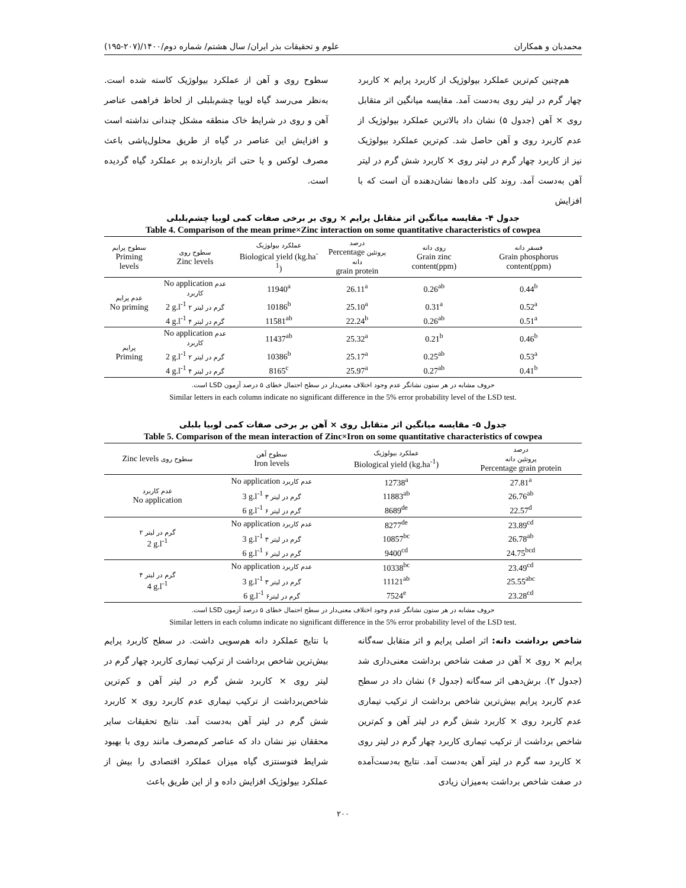محمدیان و همکاران علوم و تحقیقات بذر ایران/ سال هشتم/ شماره دوم/۱۴۰۰/(۲۰۷-۱۹۵)
هم‌چنین کم‌ترین عملکرد بیولوژیک از کاربرد پرایم × کاربرد چهار گرم در لیتر روی به‌دست آمد. مقایسه میانگین اثر متقابل روی × آهن (جدول ۵) نشان داد بالاترین عملکرد بیولوژیک از عدم کاربرد روی و آهن حاصل شد. کم‌ترین عملکرد بیولوژیک نیز از کاربرد چهار گرم در لیتر روی × کاربرد شش گرم در لیتر آهن به‌دست آمد. روند کلی داده‌ها نشان‌دهنده آن است که با افزایش
سطوح روی و آهن از عملکرد بیولوژیک کاسته شده است. به‌نظر می‌رسد گیاه لوبیا چشم‌بلبلی از لحاظ فراهمی عناصر آهن و روی در شرایط خاک منطقه مشکل چندانی نداشته است و افزایش این عناصر در گیاه از طریق محلول‌پاشی باعث مصرف لوکس و یا حتی اثر بازدارنده بر عملکرد گیاه گردیده است.
جدول ۴- مقایسه میانگین اثر متقابل پرایم × روی بر برخی صفات کمی لوبیا چشم‌بلبلی
Table 4. Comparison of the mean prime×Zinc interaction on some quantitative characteristics of cowpea
| سطوح پرایم Priming levels | سطوح روی Zinc levels | عملکرد بیولوژیک Biological yield (kg.ha<sup>-1</sup>) | درصد Percentage پروتئین دانه grain protein | روی دانه Grain zinc content(ppm) | فسفر دانه Grain phosphorus content(ppm) |
| --- | --- | --- | --- | --- | --- |
| عدم پرایم No priming | No application عدم کاربرد | 11940<sup>a</sup> | 26.11<sup>a</sup> | 0.26<sup>ab</sup> | 0.44<sup>b</sup> |
| | 2 g.l<sup>-1</sup> ۲ گرم در لیتر | 10186<sup>b</sup> | 25.10<sup>a</sup> | 0.31<sup>a</sup> | 0.52<sup>a</sup> |
| | 4 g.l<sup>-1</sup> ۴ گرم در لیتر | 11581<sup>ab</sup> | 22.24<sup>b</sup> | 0.26<sup>ab</sup> | 0.51<sup>a</sup> |
| پرایم Priming | No application عدم کاربرد | 11437<sup>ab</sup> | 25.32<sup>a</sup> | 0.21<sup>b</sup> | 0.46<sup>b</sup> |
| | 2 g.l<sup>-1</sup> ۲ گرم در لیتر | 10386<sup>b</sup> | 25.17<sup>a</sup> | 0.25<sup>ab</sup> | 0.53<sup>a</sup> |
| | 4 g.l<sup>-1</sup> ۴ گرم در لیتر | 8165<sup>c</sup> | 25.97<sup>a</sup> | 0.27<sup>ab</sup> | 0.41<sup>b</sup> |
حروف مشابه در هر ستون نشانگر عدم وجود اختلاف معنی‌دار در سطح احتمال خطای ۵ درصد آزمون LSD است.
Similar letters in each column indicate no significant difference in the 5% error probability level of the LSD test.
جدول ۵- مقایسه میانگین اثر متقابل روی × آهن بر برخی صفات کمی لوبیا بلبلی
Table 5. Comparison of the mean interaction of Zinc×Iron on some quantitative characteristics of cowpea
| Zinc levels سطوح روی | سطوح آهن Iron levels | عملکرد بیولوژیک Biological yield (kg.ha<sup>-1</sup>) | درصد پروتئین دانه Percentage grain protein |
| --- | --- | --- | --- |
| عدم کاربرد No application | No application عدم کاربرد | 12738<sup>a</sup> | 27.81<sup>a</sup> |
| | 3 g.l<sup>-1</sup> ۳ گرم در لیتر | 11883<sup>ab</sup> | 26.76<sup>ab</sup> |
| | 6 g.l<sup>-1</sup> ۶ گرم در لیتر | 8689<sup>de</sup> | 22.57<sup>d</sup> |
| ۲ گرم در لیتر 2 g.l<sup>-1</sup> | No application عدم کاربرد | 8277<sup>de</sup> | 23.89<sup>cd</sup> |
| | 3 g.l<sup>-1</sup> ۳ گرم در لیتر | 10857<sup>bc</sup> | 26.78<sup>ab</sup> |
| | 6 g.l<sup>-1</sup> ۶ گرم در لیتر | 9400<sup>cd</sup> | 24.75<sup>bcd</sup> |
| ۴ گرم در لیتر 4 g.l<sup>-1</sup> | No application عدم کاربرد | 10338<sup>bc</sup> | 23.49<sup>cd</sup> |
| | 3 g.l<sup>-1</sup> ۳ گرم در لیتر | 11121<sup>ab</sup> | 25.55<sup>abc</sup> |
| | 6 g.l<sup>-1</sup> ۶گرم در لیتر | 7524<sup>e</sup> | 23.28<sup>cd</sup> |
حروف مشابه در هر ستون نشانگر عدم وجود اختلاف معنی‌دار در سطح احتمال خطای ۵ درصد آزمون LSD است.
Similar letters in each column indicate no significant difference in the 5% error probability level of the LSD test.
شاخص برداشت دانه: اثر اصلی پرایم و اثر متقابل سه‌گانه پرایم × روی × آهن در صفت شاخص برداشت معنی‌داری شد (جدول ۲). برش‌دهی اثر سه‌گانه (جدول ۶) نشان داد در سطح عدم کاربرد پرایم بیش‌ترین شاخص برداشت از ترکیب تیماری عدم کاربرد روی × کاربرد شش گرم در لیتر آهن و کم‌ترین شاخص برداشت از ترکیب تیماری کاربرد چهار گرم در لیتر روی × کاربرد سه گرم در لیتر آهن به‌دست آمد. نتایج به‌دست‌آمده در صفت شاخص برداشت به‌میزان زیادی
با نتایج عملکرد دانه هم‌سویی داشت. در سطح کاربرد پرایم بیش‌ترین شاخص برداشت از ترکیب تیماری کاربرد چهار گرم در لیتر روی × کاربرد شش گرم در لیتر آهن و کم‌ترین شاخص‌برداشت از ترکیب تیماری عدم کاربرد روی × کاربرد شش گرم در لیتر آهن به‌دست آمد. نتایج تحقیقات سایر محققان نیز نشان داد که عناصر کم‌مصرف مانند روی با بهبود شرایط فتوسنتزی گیاه میزان عملکرد اقتصادی را بیش از عملکرد بیولوژیک افزایش داده و از این طریق باعث
۲۰۰